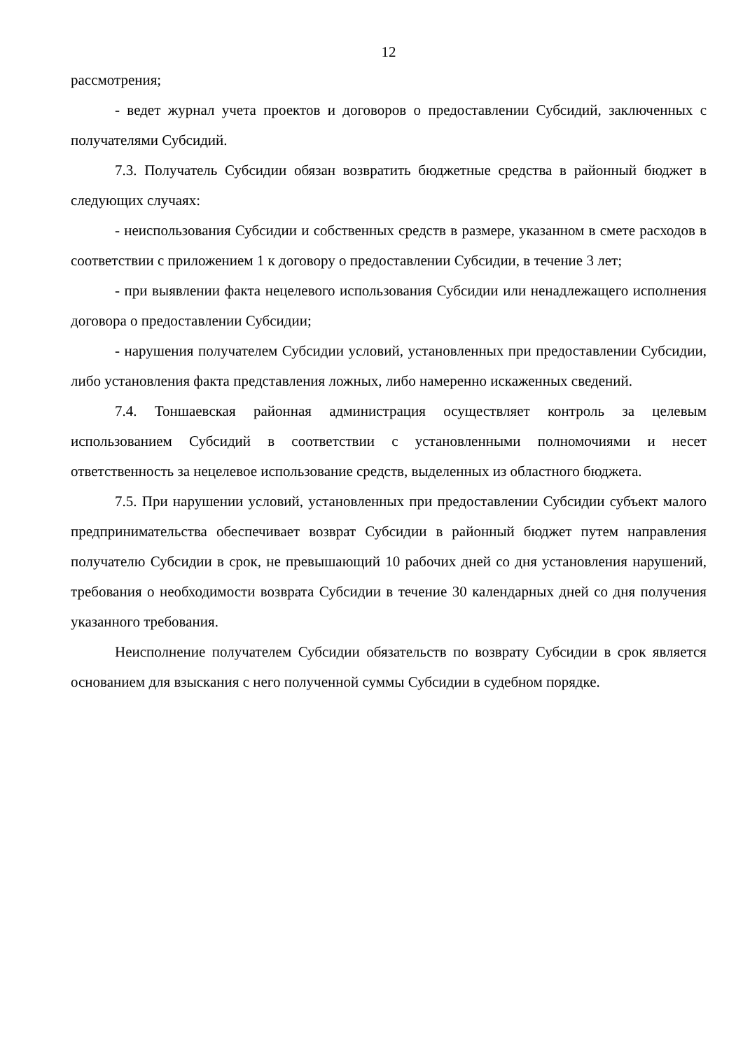12
рассмотрения;
- ведет журнал учета проектов и договоров о предоставлении Субсидий, заключенных с получателями Субсидий.
7.3. Получатель Субсидии обязан возвратить бюджетные средства в районный бюджет в следующих случаях:
- неиспользования Субсидии и собственных средств в размере, указанном в смете расходов в соответствии с приложением 1 к договору о предоставлении Субсидии, в течение 3 лет;
- при выявлении факта нецелевого использования Субсидии или ненадлежащего исполнения договора о предоставлении Субсидии;
- нарушения получателем Субсидии условий, установленных при предоставлении Субсидии, либо установления факта представления ложных, либо намеренно искаженных сведений.
7.4. Тоншаевская районная администрация осуществляет контроль за целевым использованием Субсидий в соответствии с установленными полномочиями и несет ответственность за нецелевое использование средств, выделенных из областного бюджета.
7.5. При нарушении условий, установленных при предоставлении Субсидии субъект малого предпринимательства обеспечивает возврат Субсидии в районный бюджет путем направления получателю Субсидии в срок, не превышающий 10 рабочих дней со дня установления нарушений, требования о необходимости возврата Субсидии в течение 30 календарных дней со дня получения указанного требования.
Неисполнение получателем Субсидии обязательств по возврату Субсидии в срок является основанием для взыскания с него полученной суммы Субсидии в судебном порядке.